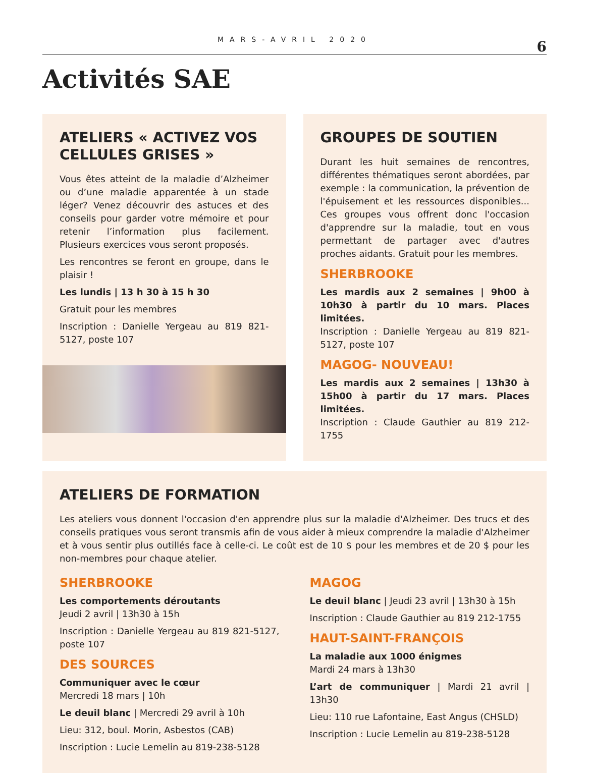MARS-AVRIL 2020
6
Activités SAE
ATELIERS « ACTIVEZ VOS CELLULES GRISES »
Vous êtes atteint de la maladie d’Alzheimer ou d’une maladie apparentée à un stade léger? Venez découvrir des astuces et des conseils pour garder votre mémoire et pour retenir l’information plus facilement. Plusieurs exercices vous seront proposés.
Les rencontres se feront en groupe, dans le plaisir !
Les lundis | 13 h 30 à 15 h 30
Gratuit pour les membres
Inscription : Danielle Yergeau au 819 821-5127, poste 107
GROUPES DE SOUTIEN
Durant les huit semaines de rencontres, différentes thématiques seront abordées, par exemple : la communication, la prévention de l'épuisement et les ressources disponibles... Ces groupes vous offrent donc l'occasion d'apprendre sur la maladie, tout en vous permettant de partager avec d'autres proches aidants. Gratuit pour les membres.
SHERBROOKE
Les mardis aux 2 semaines | 9h00 à 10h30 à partir du 10 mars. Places limitées.
Inscription : Danielle Yergeau au 819 821-5127, poste 107
MAGOG- NOUVEAU!
Les mardis aux 2 semaines | 13h30 à 15h00 à partir du 17 mars. Places limitées.
Inscription : Claude Gauthier au 819 212-1755
ATELIERS DE FORMATION
Les ateliers vous donnent l'occasion d'en apprendre plus sur la maladie d'Alzheimer. Des trucs et des conseils pratiques vous seront transmis afin de vous aider à mieux comprendre la maladie d'Alzheimer et à vous sentir plus outillés face à celle-ci. Le coût est de 10 $ pour les membres et de 20 $ pour les non-membres pour chaque atelier.
SHERBROOKE
Les comportements déroutants
Jeudi 2 avril | 13h30 à 15h
Inscription : Danielle Yergeau au 819 821-5127, poste 107
DES SOURCES
Communiquer avec le cœur
Mercredi 18 mars | 10h
Le deuil blanc | Mercredi 29 avril à 10h
Lieu: 312, boul. Morin, Asbestos (CAB)
Inscription : Lucie Lemelin au 819-238-5128
MAGOG
Le deuil blanc | Jeudi 23 avril | 13h30 à 15h
Inscription : Claude Gauthier au 819 212-1755
HAUT-SAINT-FRANÇOIS
La maladie aux 1000 énigmes
Mardi 24 mars à 13h30
L’art de communiquer | Mardi 21 avril | 13h30
Lieu: 110 rue Lafontaine, East Angus (CHSLD)
Inscription : Lucie Lemelin au 819-238-5128